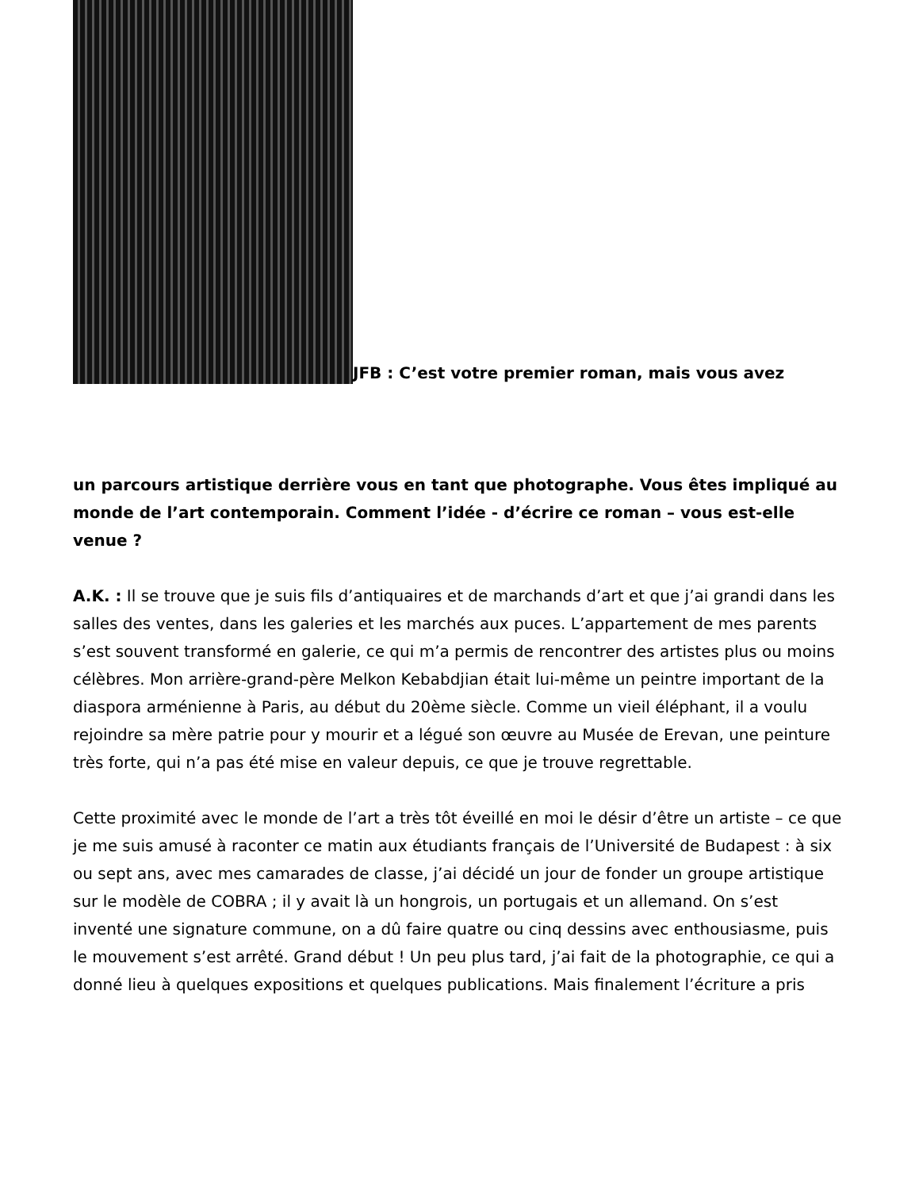JFB : C’est votre premier roman, mais vous avez
un parcours artistique derrière vous en tant que photographe. Vous êtes impliqué au monde de l’art contemporain. Comment l’idée - d’écrire ce roman – vous est-elle venue ?
A.K. : Il se trouve que je suis fils d’antiquaires et de marchands d’art et que j’ai grandi dans les salles des ventes, dans les galeries et les marchés aux puces. L’appartement de mes parents s’est souvent transformé en galerie, ce qui m’a permis de rencontrer des artistes plus ou moins célèbres. Mon arrière-grand-père Melkon Kebabdjian était lui-même un peintre important de la diaspora arménienne à Paris, au début du 20ème siècle. Comme un vieil éléphant, il a voulu rejoindre sa mère patrie pour y mourir et a légué son œuvre au Musée de Erevan, une peinture très forte, qui n’a pas été mise en valeur depuis, ce que je trouve regrettable.
Cette proximité avec le monde de l’art a très tôt éveillé en moi le désir d’être un artiste – ce que je me suis amusé à raconter ce matin aux étudiants français de l’Université de Budapest : à six ou sept ans, avec mes camarades de classe, j’ai décidé un jour de fonder un groupe artistique sur le modèle de COBRA ; il y avait là un hongrois, un portugais et un allemand. On s’est inventé une signature commune, on a dû faire quatre ou cinq dessins avec enthousiasme, puis le mouvement s’est arrêté. Grand début ! Un peu plus tard, j’ai fait de la photographie, ce qui a donné lieu à quelques expositions et quelques publications. Mais finalement l’écriture a pris